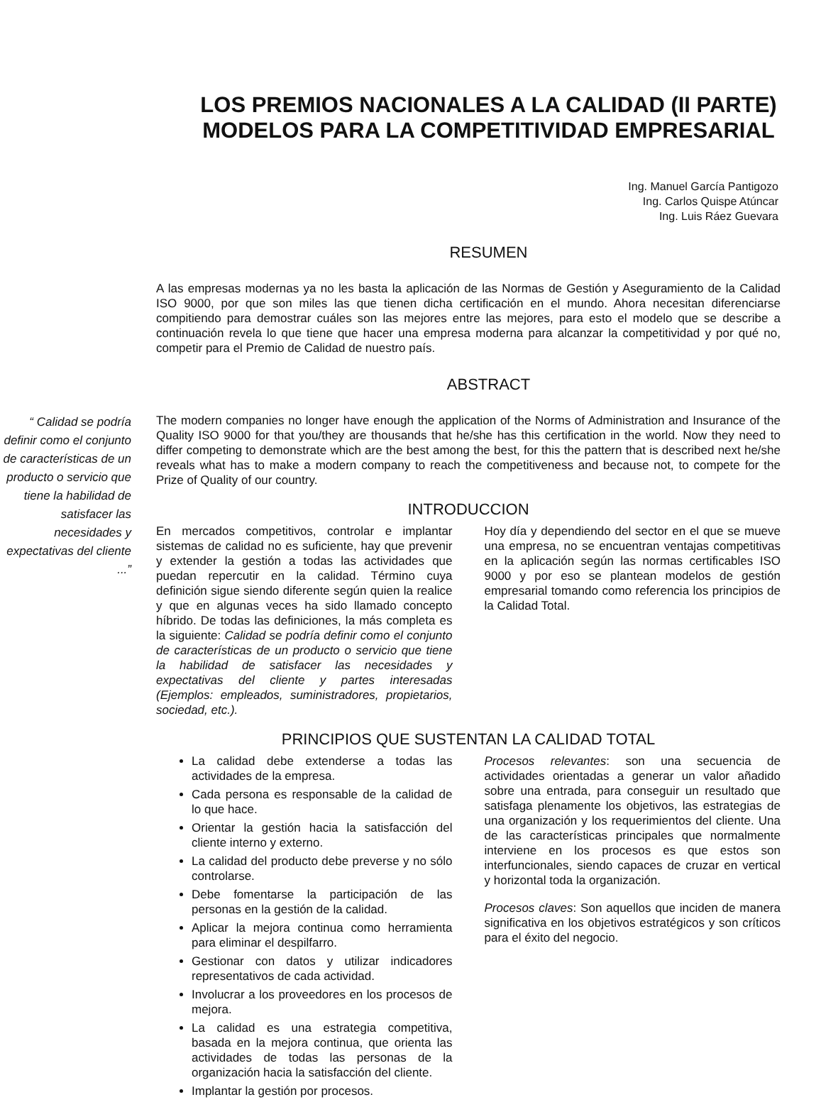LOS PREMIOS NACIONALES A LA CALIDAD (II PARTE)
MODELOS PARA LA COMPETITIVIDAD EMPRESARIAL
Ing. Manuel García Pantigozo
Ing. Carlos Quispe Atúncar
Ing. Luis Ráez Guevara
RESUMEN
A las empresas modernas ya no les basta la aplicación de las Normas de Gestión y Aseguramiento de la Calidad ISO 9000, por que son miles las que tienen dicha certificación en el mundo. Ahora necesitan diferenciarse compitiendo para demostrar cuáles son las mejores entre las mejores, para esto el modelo que se describe a continuación revela lo que tiene que hacer una empresa moderna para alcanzar la competitividad y por qué no, competir para el Premio de Calidad de nuestro país.
ABSTRACT
“ Calidad se podría definir como el conjunto de características de un producto o servicio que tiene la habilidad de satisfacer las necesidades y expectativas del cliente ...”
The modern companies no longer have enough the application of the Norms of Administration and Insurance of the Quality ISO 9000 for that you/they are thousands that he/she has this certification in the world. Now they need to differ competing to demonstrate which are the best among the best, for this the pattern that is described next he/she reveals what has to make a modern company to reach the competitiveness and because not, to compete for the Prize of Quality of our country.
INTRODUCCION
En mercados competitivos, controlar e implantar sistemas de calidad no es suficiente, hay que prevenir y extender la gestión a todas las actividades que puedan repercutir en la calidad. Término cuya definición sigue siendo diferente según quien la realice y que en algunas veces ha sido llamado concepto híbrido. De todas las definiciones, la más completa es la siguiente: Calidad se podría definir como el conjunto de características de un producto o servicio que tiene la habilidad de satisfacer las necesidades y expectativas del cliente y partes interesadas (Ejemplos: empleados, suministradores, propietarios, sociedad, etc.).
Hoy día y dependiendo del sector en el que se mueve una empresa, no se encuentran ventajas competitivas en la aplicación según las normas certificables ISO 9000 y por eso se plantean modelos de gestión empresarial tomando como referencia los principios de la Calidad Total.
PRINCIPIOS QUE SUSTENTAN LA CALIDAD TOTAL
La calidad debe extenderse a todas las actividades de la empresa.
Cada persona es responsable de la calidad de lo que hace.
Orientar la gestión hacia la satisfacción del cliente interno y externo.
La calidad del producto debe preverse y no sólo controlarse.
Debe fomentarse la participación de las personas en la gestión de la calidad.
Aplicar la mejora continua como herramienta para eliminar el despilfarro.
Gestionar con datos y utilizar indicadores representativos de cada actividad.
Involucrar a los proveedores en los procesos de mejora.
La calidad es una estrategia competitiva, basada en la mejora continua, que orienta las actividades de todas las personas de la organización hacia la satisfacción del cliente.
Implantar la gestión por procesos.
Procesos relevantes: son una secuencia de actividades orientadas a generar un valor añadido sobre una entrada, para conseguir un resultado que satisfaga plenamente los objetivos, las estrategias de una organización y los requerimientos del cliente. Una de las características principales que normalmente interviene en los procesos es que estos son interfuncionales, siendo capaces de cruzar en vertical y horizontal toda la organización.
Procesos claves: Son aquellos que inciden de manera significativa en los objetivos estratégicos y son críticos para el éxito del negocio.